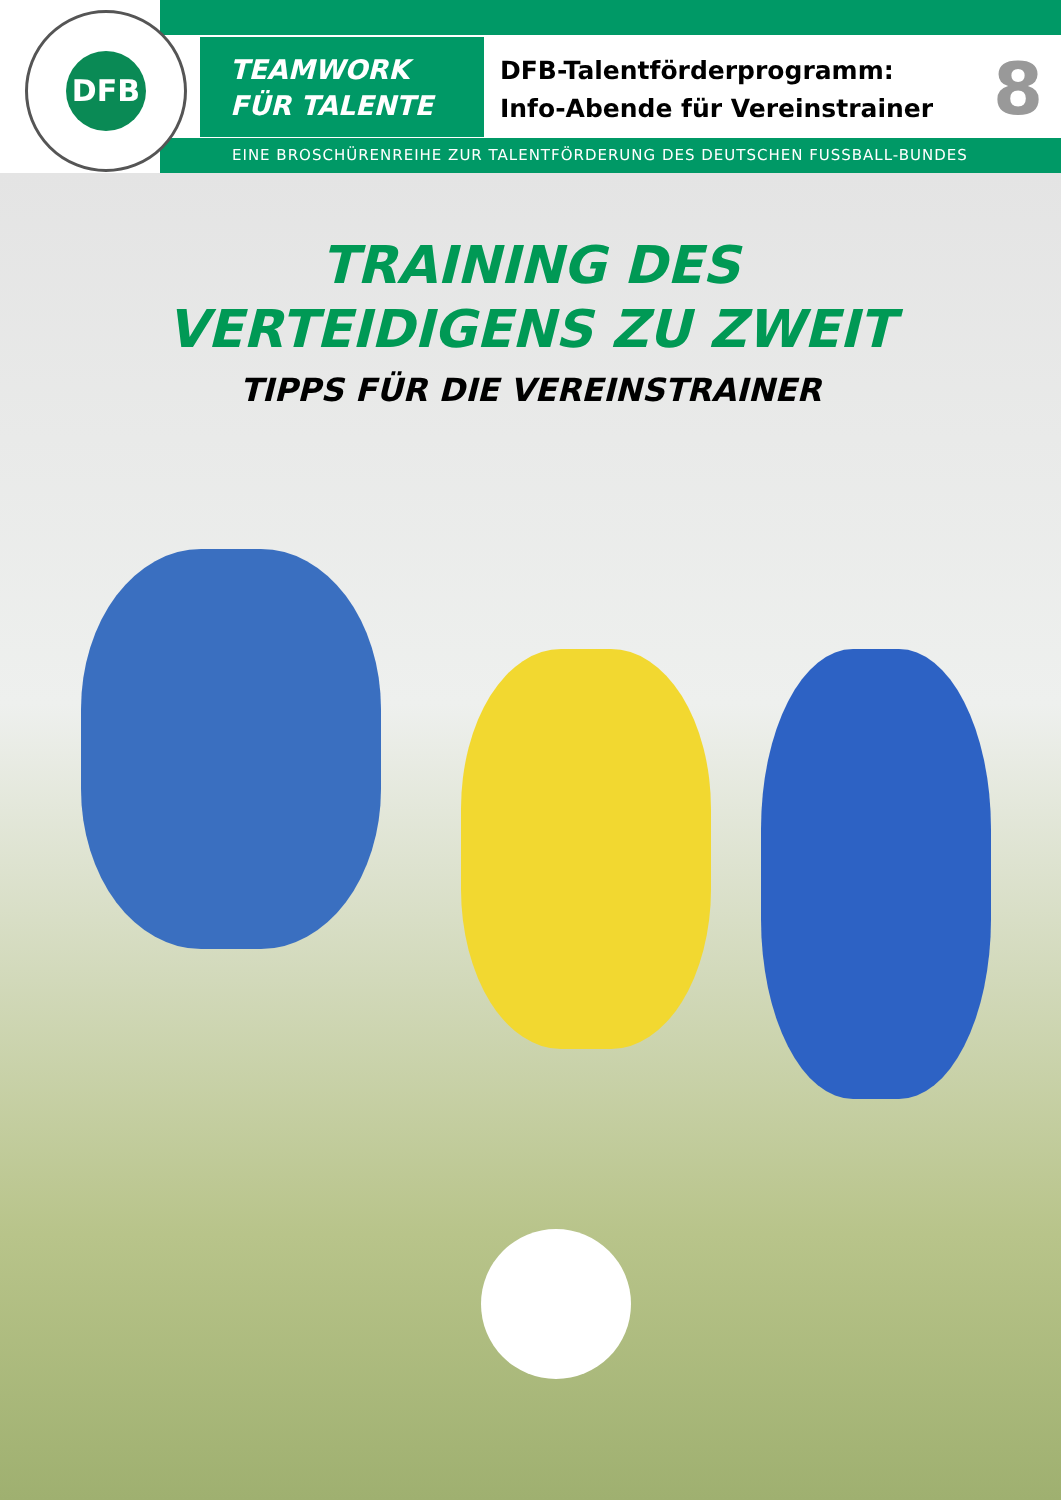DFB
TEAMWORK
FÜR TALENTE
DFB-Talentförderprogramm:
Info-Abende für Vereinstrainer
8
EINE BROSCHÜRENREIHE ZUR TALENTFÖRDERUNG DES DEUTSCHEN FUSSBALL-BUNDES
TRAINING DES
VERTEIDIGENS ZU ZWEIT
TIPPS FÜR DIE VEREINSTRAINER